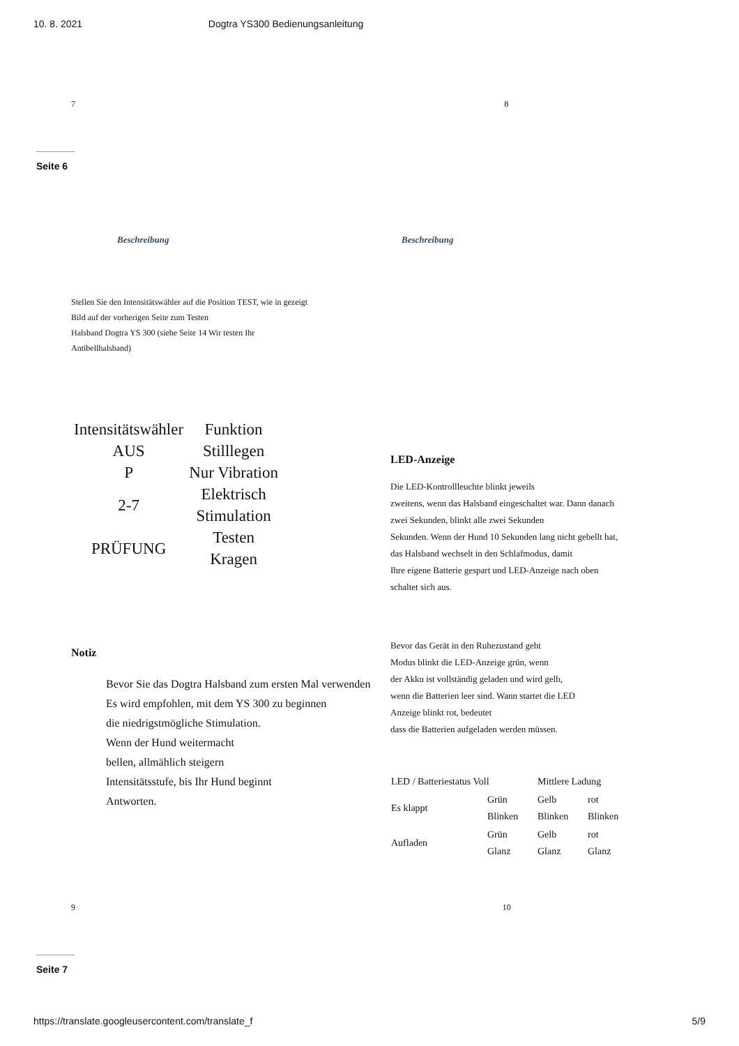10. 8. 2021 Dogtra YS300 Bedienungsanleitung
7 8
Seite 6
Beschreibung Beschreibung
Stellen Sie den Intensitätswähler auf die Position TEST, wie in gezeigt
Bild auf der vorherigen Seite zum Testen
Halsband Dogtra YS 300 (siehe Seite 14 Wir testen Ihr
Antibellhalsband)
| Intensitätswähler | Funktion |
| AUS | Stilllegen |
| P | Nur Vibration |
| 2-7 | Elektrisch Stimulation |
| PRÜFUNG | Testen Kragen |
Notiz
Bevor Sie das Dogtra Halsband zum ersten Mal verwenden
Es wird empfohlen, mit dem YS 300 zu beginnen
die niedrigstmögliche Stimulation.
Wenn der Hund weitermacht
bellen, allmählich steigern
Intensitätsstufe, bis Ihr Hund beginnt
Antworten.
LED-Anzeige
Die LED-Kontrollleuchte blinkt jeweils
zweitens, wenn das Halsband eingeschaltet war. Dann danach
zwei Sekunden, blinkt alle zwei Sekunden
Sekunden. Wenn der Hund 10 Sekunden lang nicht gebellt hat,
das Halsband wechselt in den Schlafmodus, damit
Ihre eigene Batterie gespart und LED-Anzeige nach oben
schaltet sich aus.
Bevor das Gerät in den Ruhezustand geht
Modus blinkt die LED-Anzeige grün, wenn
der Akku ist vollständig geladen und wird gelb,
wenn die Batterien leer sind. Wann startet die LED
Anzeige blinkt rot, bedeutet
dass die Batterien aufgeladen werden müssen.
| LED / Batteriestatus Voll | | Mittlere Ladung | |
| --- | --- | --- | --- |
| Es klappt | Grün Blinken | Gelb Blinken | rot Blinken |
| Aufladen | Grün Glanz | Gelb Glanz | rot Glanz |
9 10
Seite 7
https://translate.googleusercontent.com/translate_f 5/9